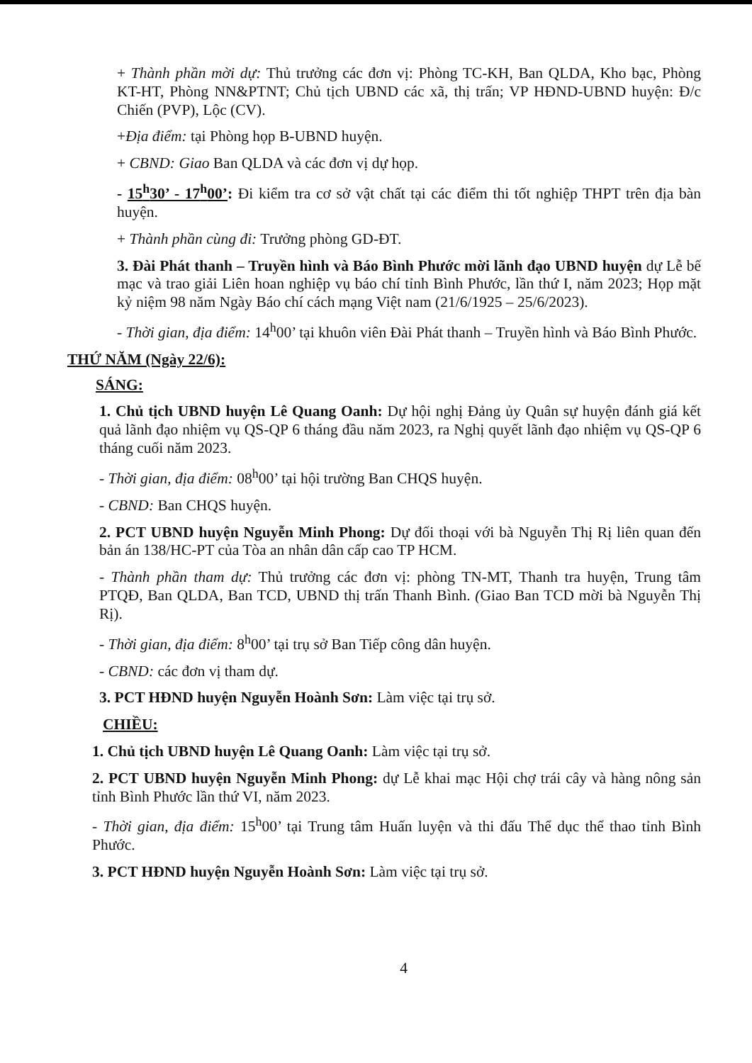+ Thành phần mời dự: Thủ trưởng các đơn vị: Phòng TC-KH, Ban QLDA, Kho bạc, Phòng KT-HT, Phòng NN&PTNT; Chủ tịch UBND các xã, thị trấn; VP HĐND-UBND huyện: Đ/c Chiến (PVP), Lộc (CV).
+Địa điểm: tại Phòng họp B-UBND huyện.
+ CBND: Giao Ban QLDA và các đơn vị dự họp.
- 15<sup>h</sup>30’ - 17<sup>h</sup>00’: Đi kiểm tra cơ sở vật chất tại các điểm thi tốt nghiệp THPT trên địa bàn huyện.
+ Thành phần cùng đi: Trưởng phòng GD-ĐT.
3. Đài Phát thanh – Truyền hình và Báo Bình Phước mời lãnh đạo UBND huyện dự Lễ bế mạc và trao giải Liên hoan nghiệp vụ báo chí tỉnh Bình Phước, lần thứ I, năm 2023; Họp mặt kỷ niệm 98 năm Ngày Báo chí cách mạng Việt nam (21/6/1925 – 25/6/2023).
- Thời gian, địa điểm: 14<sup>h</sup>00’ tại khuôn viên Đài Phát thanh – Truyền hình và Báo Bình Phước.
THỨ NĂM (Ngày 22/6):
SÁNG:
1. Chủ tịch UBND huyện Lê Quang Oanh: Dự hội nghị Đảng ủy Quân sự huyện đánh giá kết quả lãnh đạo nhiệm vụ QS-QP 6 tháng đầu năm 2023, ra Nghị quyết lãnh đạo nhiệm vụ QS-QP 6 tháng cuối năm 2023.
- Thời gian, địa điểm: 08<sup>h</sup>00’ tại hội trường Ban CHQS huyện.
- CBND: Ban CHQS huyện.
2. PCT UBND huyện Nguyễn Minh Phong: Dự đối thoại với bà Nguyễn Thị Rị liên quan đến bản án 138/HC-PT của Tòa an nhân dân cấp cao TP HCM.
- Thành phần tham dự: Thủ trưởng các đơn vị: phòng TN-MT, Thanh tra huyện, Trung tâm PTQĐ, Ban QLDA, Ban TCD, UBND thị trấn Thanh Bình. (Giao Ban TCD mời bà Nguyễn Thị Rị).
- Thời gian, địa điểm: 8<sup>h</sup>00’ tại trụ sở Ban Tiếp công dân huyện.
- CBND: các đơn vị tham dự.
3. PCT HĐND huyện Nguyễn Hoành Sơn: Làm việc tại trụ sở.
CHIỀU:
1. Chủ tịch UBND huyện Lê Quang Oanh: Làm việc tại trụ sở.
2. PCT UBND huyện Nguyễn Minh Phong: dự Lễ khai mạc Hội chợ trái cây và hàng nông sản tỉnh Bình Phước lần thứ VI, năm 2023.
- Thời gian, địa điểm: 15<sup>h</sup>00’ tại Trung tâm Huấn luyện và thi đấu Thể dục thể thao tỉnh Bình Phước.
3. PCT HĐND huyện Nguyễn Hoành Sơn: Làm việc tại trụ sở.
4